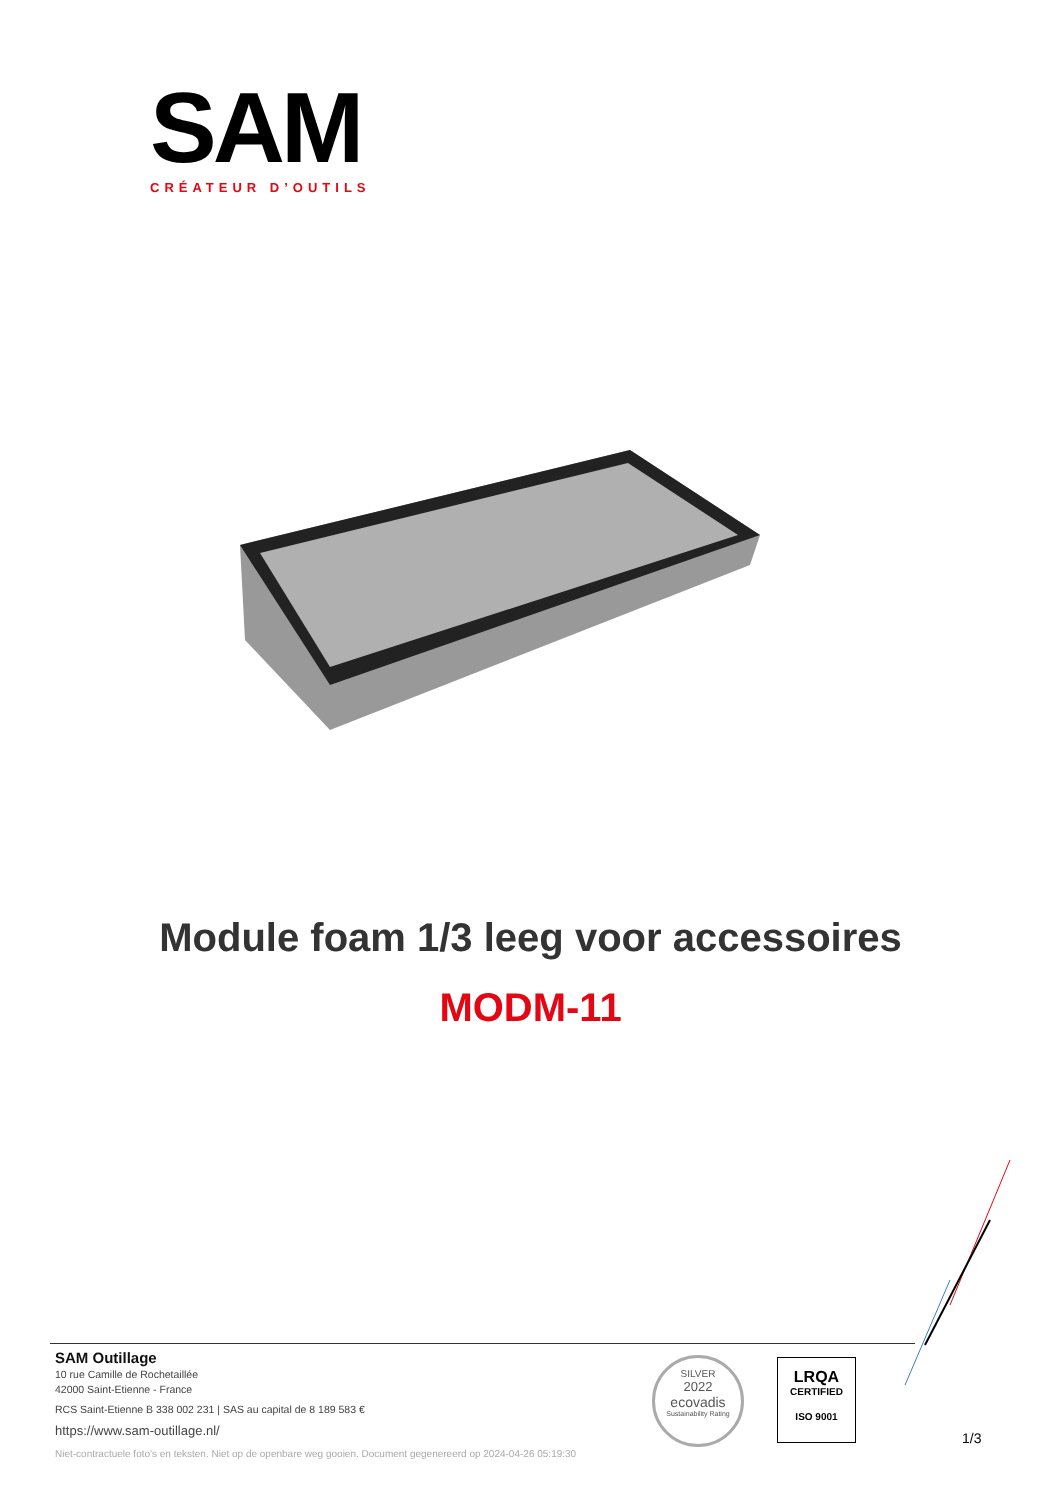SAM
CRÉATEUR D’OUTILS
Module foam 1/3 leeg voor accessoires
MODM-11
SAM Outillage
10 rue Camille de Rochetaillée
42000 Saint-Etienne - France
RCS Saint-Etienne B 338 002 231 | SAS au capital de 8 189 583 €
https://www.sam-outillage.nl/
Niet-contractuele foto's en teksten. Niet op de openbare weg gooien. Document gegenereerd op 2024-04-26 05:19:30
SILVER
2022
ecovadis
Sustainability Rating
LRQA
CERTIFIED
ISO 9001
1/3